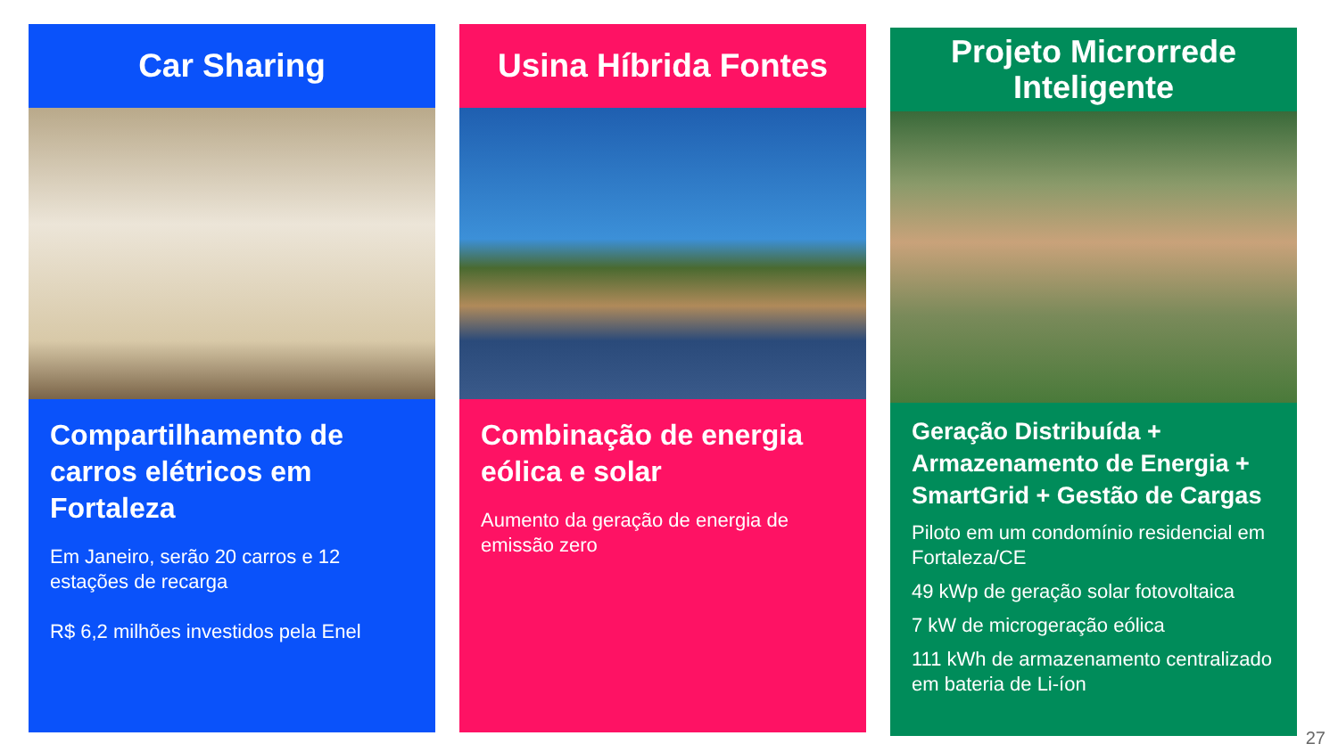Car Sharing
Compartilhamento de carros elétricos em Fortaleza
Em Janeiro, serão 20 carros e 12 estações de recarga
R$ 6,2 milhões investidos pela Enel
Usina Híbrida Fontes
Combinação de energia eólica e solar
Aumento da geração de energia de emissão zero
Projeto Microrrede
Inteligente
Geração Distribuída + Armazenamento de Energia + SmartGrid + Gestão de Cargas
Piloto em um condomínio residencial em Fortaleza/CE
49 kWp de geração solar fotovoltaica
7 kW de microgeração eólica
111 kWh de armazenamento centralizado em bateria de Li-íon
27